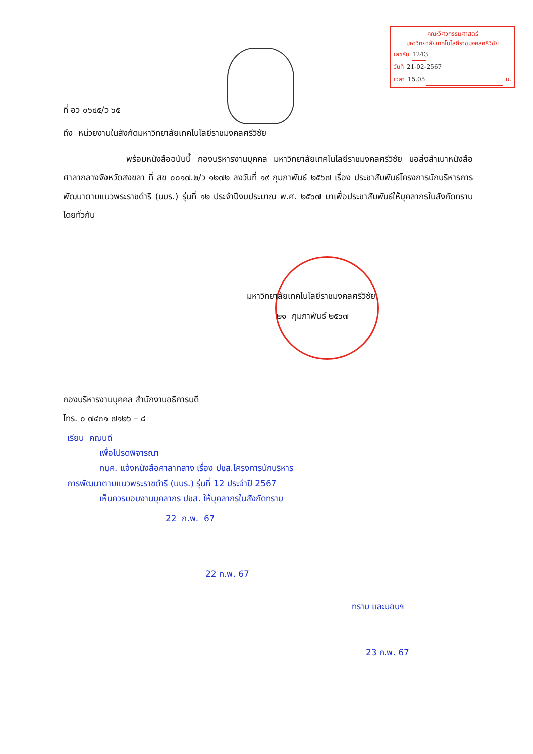คณะวิศวกรรมศาสตร์
มหาวิทยาลัยเทคโนโลยีราชมงคลศรีวิชัย
เลขรับ 1243
วันที่ 21-02-2567
เวลา 15.05 น.
ที่ อว ๐๖๕๕/ว ๖๕
ถึง หน่วยงานในสังกัดมหาวิทยาลัยเทคโนโลยีราชมงคลศรีวิชัย
พร้อมหนังสือฉบับนี้ กองบริหารงานบุคคล มหาวิทยาลัยเทคโนโลยีราชมงคลศรีวิชัย ขอส่งสำเนาหนังสือศาลากลางจังหวัดสงขลา ที่ สข ๐๐๑๗.๒/ว ๑๒๗๒ ลงวันที่ ๑๙ กุมภาพันธ์ ๒๕๖๗ เรื่อง ประชาสัมพันธ์โครงการนักบริหารการพัฒนาตามแนวพระราชดำริ (นบร.) รุ่นที่ ๑๒ ประจำปีงบประมาณ พ.ศ. ๒๕๖๗ มาเพื่อประชาสัมพันธ์ให้บุคลากรในสังกัดทราบโดยทั่วกัน
มหาวิทยาลัยเทคโนโลยีราชมงคลศรีวิชัย
๒๑ กุมภาพันธ์ ๒๕๖๗
กองบริหารงานบุคคล สำนักงานอธิการบดี
โทร. ๐ ๗๔๓๑ ๗๑๒๖ – ๘
เรียน คณบดี
เพื่อโปรดพิจารณา
กบค. แจ้งหนังสือศาลากลาง เรื่อง ปชส.โครงการนักบริหาร
การพัฒนาตามแนวพระราชดำรี (นบร.) รุ่นที่ 12 ประจำปี 2567
เห็นควรมอบงานบุคลากร ปชส. ให้บุคลากรในสังกัดทราบ
22 ก.พ. 67
22 ก.พ. 67
ทราบ และมอบฯ
23 ก.พ. 67